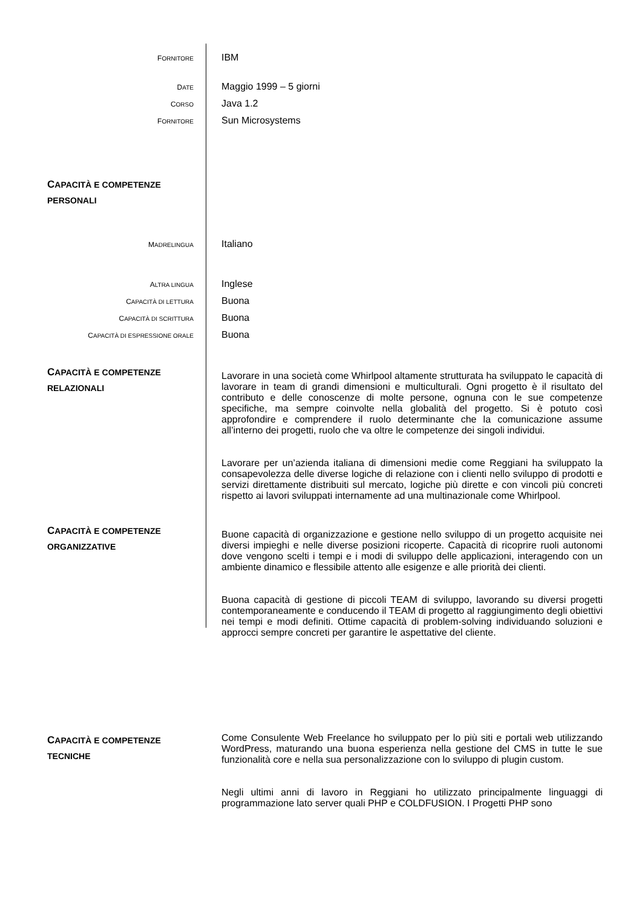FORNITORE
IBM
DATE
Maggio 1999 – 5 giorni
CORSO
Java 1.2
FORNITORE
Sun Microsystems
CAPACITÀ E COMPETENZE
PERSONALI
MADRELINGUA
Italiano
ALTRA LINGUA
Inglese
CAPACITÀ DI LETTURA
Buona
CAPACITÀ DI SCRITTURA
Buona
CAPACITÀ DI ESPRESSIONE ORALE
Buona
CAPACITÀ E COMPETENZE
RELAZIONALI
Lavorare in una società come Whirlpool altamente strutturata ha sviluppato le capacità di lavorare in team di grandi dimensioni e multiculturali. Ogni progetto è il risultato del contributo e delle conoscenze di molte persone, ognuna con le sue competenze specifiche, ma sempre coinvolte nella globalità del progetto. Si è potuto così approfondire e comprendere il ruolo determinante che la comunicazione assume all’interno dei progetti, ruolo che va oltre le competenze dei singoli individui.
Lavorare per un’azienda italiana di dimensioni medie come Reggiani ha sviluppato la consapevolezza delle diverse logiche di relazione con i clienti nello sviluppo di prodotti e servizi direttamente distribuiti sul mercato, logiche più dirette e con vincoli più concreti rispetto ai lavori sviluppati internamente ad una multinazionale come Whirlpool.
CAPACITÀ E COMPETENZE
ORGANIZZATIVE
Buone capacità di organizzazione e gestione nello sviluppo di un progetto acquisite nei diversi impieghi e nelle diverse posizioni ricoperte. Capacità di ricoprire ruoli autonomi dove vengono scelti i tempi e i modi di sviluppo delle applicazioni, interagendo con un ambiente dinamico e flessibile attento alle esigenze e alle priorità dei clienti.
Buona capacità di gestione di piccoli TEAM di sviluppo, lavorando su diversi progetti contemporaneamente e conducendo il TEAM di progetto al raggiungimento degli obiettivi nei tempi e modi definiti. Ottime capacità di problem-solving individuando soluzioni e approcci sempre concreti per garantire le aspettative del cliente.
CAPACITÀ E COMPETENZE
TECNICHE
Come Consulente Web Freelance ho sviluppato per lo più siti e portali web utilizzando WordPress, maturando una buona esperienza nella gestione del CMS in tutte le sue funzionalità core e nella sua personalizzazione con lo sviluppo di plugin custom.
Negli ultimi anni di lavoro in Reggiani ho utilizzato principalmente linguaggi di programmazione lato server quali PHP e COLDFUSION. I Progetti PHP sono